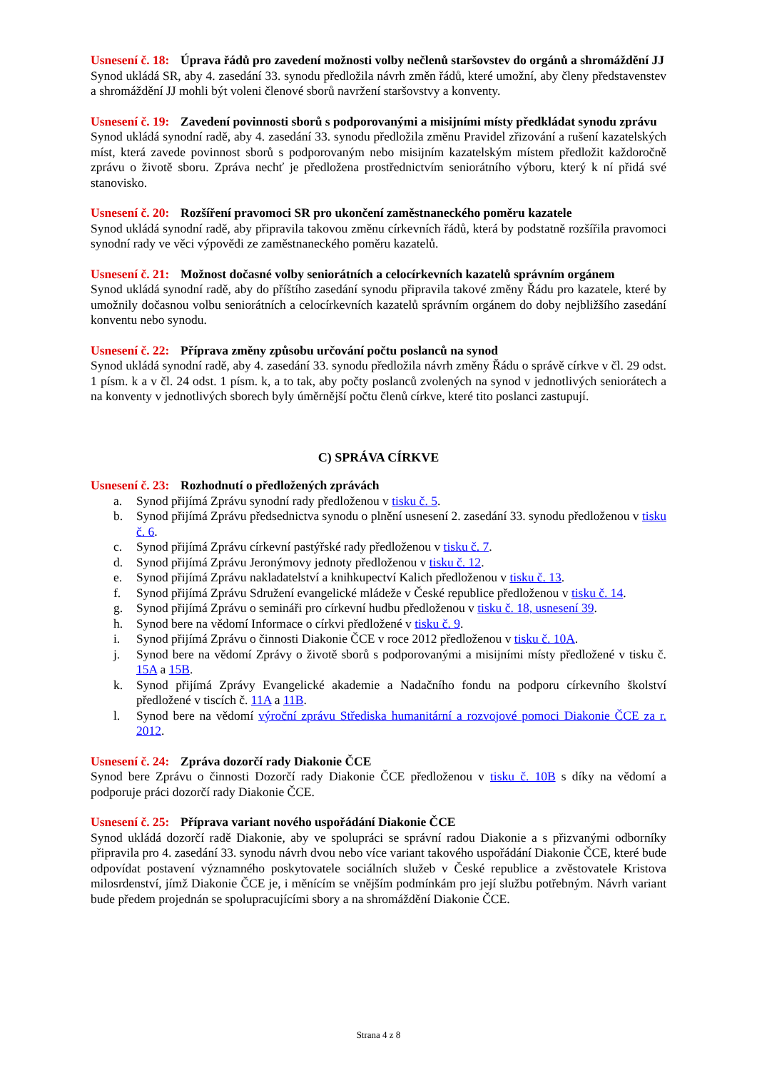Usnesení č. 18: Úprava řádů pro zavedení možnosti volby nečlenů staršovstev do orgánů a shromáždění JJ
Synod ukládá SR, aby 4. zasedání 33. synodu předložila návrh změn řádů, které umožní, aby členy představenstev a shromáždění JJ mohli být voleni členové sborů navržení staršovstvy a konventy.
Usnesení č. 19: Zavedení povinnosti sborů s podporovanými a misijními místy předkládat synodu zprávu
Synod ukládá synodní radě, aby 4. zasedání 33. synodu předložila změnu Pravidel zřizování a rušení kazatelských míst, která zavede povinnost sborů s podporovaným nebo misijním kazatelským místem předložit každoročně zprávu o životě sboru. Zpráva nechť je předložena prostřednictvím seniorátního výboru, který k ní přidá své stanovisko.
Usnesení č. 20: Rozšíření pravomoci SR pro ukončení zaměstnaneckého poměru kazatele
Synod ukládá synodní radě, aby připravila takovou změnu církevních řádů, která by podstatně rozšířila pravomoci synodní rady ve věci výpovědi ze zaměstnaneckého poměru kazatelů.
Usnesení č. 21: Možnost dočasné volby seniorátních a celocírkevních kazatelů správním orgánem
Synod ukládá synodní radě, aby do příštího zasedání synodu připravila takové změny Řádu pro kazatele, které by umožnily dočasnou volbu seniorátních a celocírkevních kazatelů správním orgánem do doby nejbližšího zasedání konventu nebo synodu.
Usnesení č. 22: Příprava změny způsobu určování počtu poslanců na synod
Synod ukládá synodní radě, aby 4. zasedání 33. synodu předložila návrh změny Řádu o správě církve v čl. 29 odst. 1 písm. k a v čl. 24 odst. 1 písm. k, a to tak, aby počty poslanců zvolených na synod v jednotlivých seniorátech a na konventy v jednotlivých sborech byly úměrnější počtu členů církve, které tito poslanci zastupují.
C) SPRÁVA CÍRKVE
Usnesení č. 23: Rozhodnutí o předložených zprávách
a. Synod přijímá Zprávu synodní rady předloženou v tisku č. 5.
b. Synod přijímá Zprávu předsednictva synodu o plnění usnesení 2. zasedání 33. synodu předloženou v tisku č. 6.
c. Synod přijímá Zprávu církevní pastýřské rady předloženou v tisku č. 7.
d. Synod přijímá Zprávu Jeronýmovy jednoty předloženou v tisku č. 12.
e. Synod přijímá Zprávu nakladatelství a knihkupectví Kalich předloženou v tisku č. 13.
f. Synod přijímá Zprávu Sdružení evangelické mládeže v České republice předloženou v tisku č. 14.
g. Synod přijímá Zprávu o semináři pro církevní hudbu předloženou v tisku č. 18, usnesení 39.
h. Synod bere na vědomí Informace o církvi předložené v tisku č. 9.
i. Synod přijímá Zprávu o činnosti Diakonie ČCE v roce 2012 předloženou v tisku č. 10A.
j. Synod bere na vědomí Zprávy o životě sborů s podporovanými a misijními místy předložené v tisku č. 15A a 15B.
k. Synod přijímá Zprávy Evangelické akademie a Nadačního fondu na podporu církevního školství předložené v tiscích č. 11A a 11B.
l. Synod bere na vědomí výroční zprávu Střediska humanitární a rozvojové pomoci Diakonie ČCE za r. 2012.
Usnesení č. 24: Zpráva dozorčí rady Diakonie ČCE
Synod bere Zprávu o činnosti Dozorčí rady Diakonie ČCE předloženou v tisku č. 10B s díky na vědomí a podporuje práci dozorčí rady Diakonie ČCE.
Usnesení č. 25: Příprava variant nového uspořádání Diakonie ČCE
Synod ukládá dozorčí radě Diakonie, aby ve spolupráci se správní radou Diakonie a s přizvanými odborníky připravila pro 4. zasedání 33. synodu návrh dvou nebo více variant takového uspořádání Diakonie ČCE, které bude odpovídat postavení významného poskytovatele sociálních služeb v České republice a zvěstovatele Kristova milosrdenství, jímž Diakonie ČCE je, i měnícím se vnějším podmínkám pro její službu potřebným. Návrh variant bude předem projednán se spolupracujícími sbory a na shromáždění Diakonie ČCE.
Strana 4 z 8